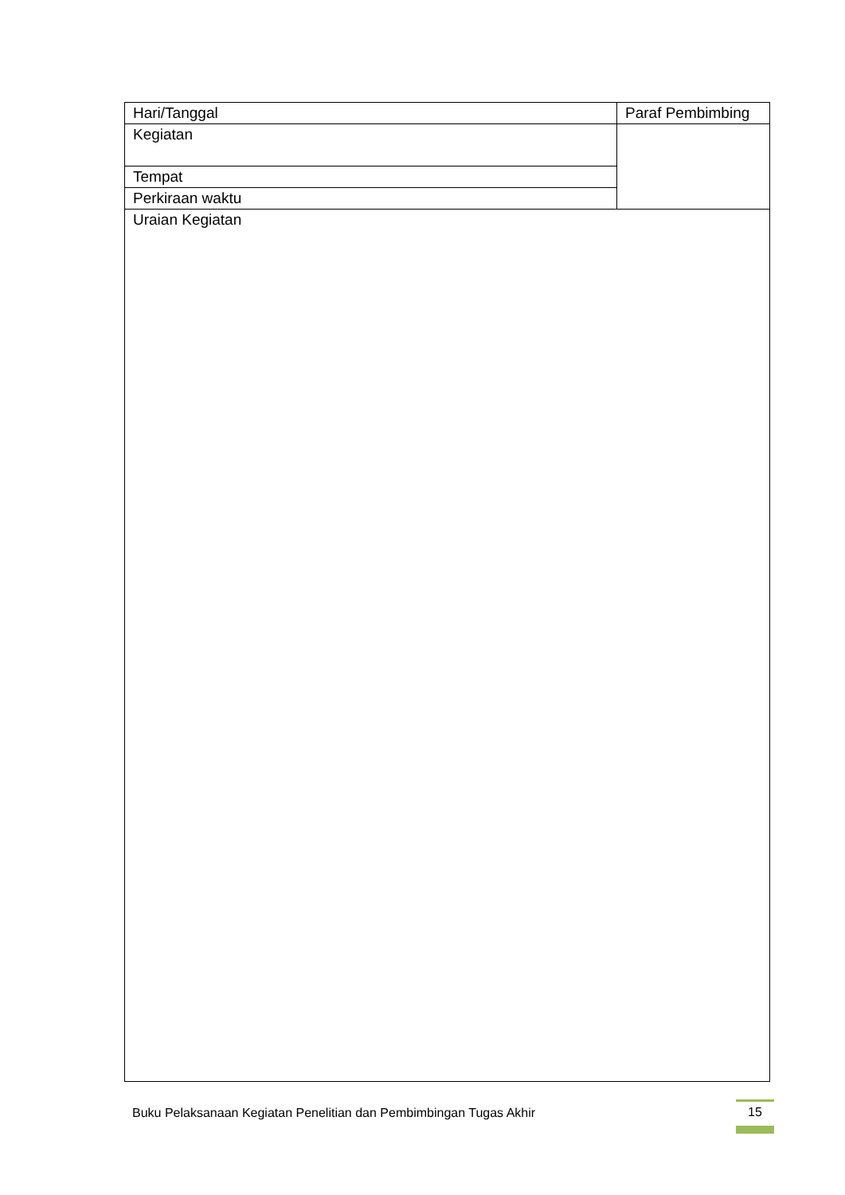| Hari/Tanggal | Paraf Pembimbing |
| Kegiatan | |
| Tempat | |
| Perkiraan waktu | |
| Uraian Kegiatan | |
Buku Pelaksanaan Kegiatan Penelitian dan Pembimbingan Tugas Akhir
15